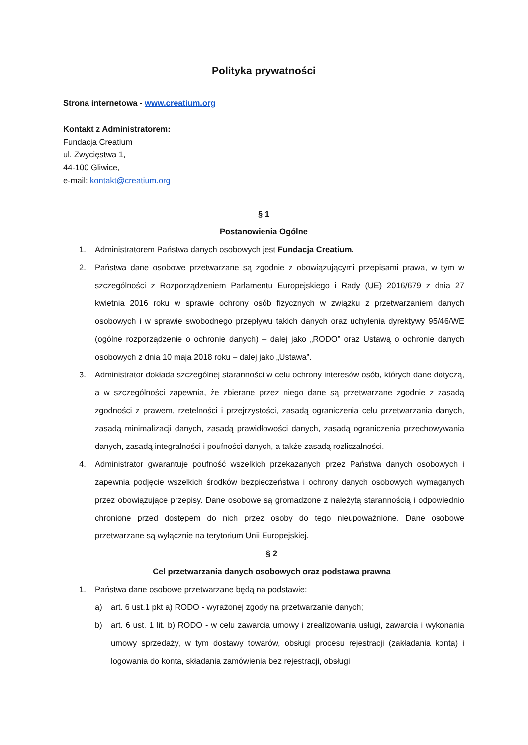Polityka prywatności
Strona internetowa - www.creatium.org
Kontakt z Administratorem:
Fundacja Creatium
ul. Zwycięstwa 1,
44-100 Gliwice,
e-mail: kontakt@creatium.org
§ 1
Postanowienia Ogólne
1. Administratorem Państwa danych osobowych jest Fundacja Creatium.
2. Państwa dane osobowe przetwarzane są zgodnie z obowiązującymi przepisami prawa, w tym w szczególności z Rozporządzeniem Parlamentu Europejskiego i Rady (UE) 2016/679 z dnia 27 kwietnia 2016 roku w sprawie ochrony osób fizycznych w związku z przetwarzaniem danych osobowych i w sprawie swobodnego przepływu takich danych oraz uchylenia dyrektywy 95/46/WE (ogólne rozporządzenie o ochronie danych) – dalej jako „RODO” oraz Ustawą o ochronie danych osobowych z dnia 10 maja 2018 roku – dalej jako „Ustawa”.
3. Administrator dokłada szczególnej staranności w celu ochrony interesów osób, których dane dotyczą, a w szczególności zapewnia, że zbierane przez niego dane są przetwarzane zgodnie z zasadą zgodności z prawem, rzetelności i przejrzystości, zasadą ograniczenia celu przetwarzania danych, zasadą minimalizacji danych, zasadą prawidłowości danych, zasadą ograniczenia przechowywania danych, zasadą integralności i poufności danych, a także zasadą rozliczalności.
4. Administrator gwarantuje poufność wszelkich przekazanych przez Państwa danych osobowych i zapewnia podjęcie wszelkich środków bezpieczeństwa i ochrony danych osobowych wymaganych przez obowiązujące przepisy. Dane osobowe są gromadzone z należytą starannością i odpowiednio chronione przed dostępem do nich przez osoby do tego nieupoważnione. Dane osobowe przetwarzane są wyłącznie na terytorium Unii Europejskiej.
§ 2
Cel przetwarzania danych osobowych oraz podstawa prawna
1. Państwa dane osobowe przetwarzane będą na podstawie:
a) art. 6 ust.1 pkt a) RODO - wyrażonej zgody na przetwarzanie danych;
b) art. 6 ust. 1 lit. b) RODO - w celu zawarcia umowy i zrealizowania usługi, zawarcia i wykonania umowy sprzedaży, w tym dostawy towarów, obsługi procesu rejestracji (zakładania konta) i logowania do konta, składania zamówienia bez rejestracji, obsługi